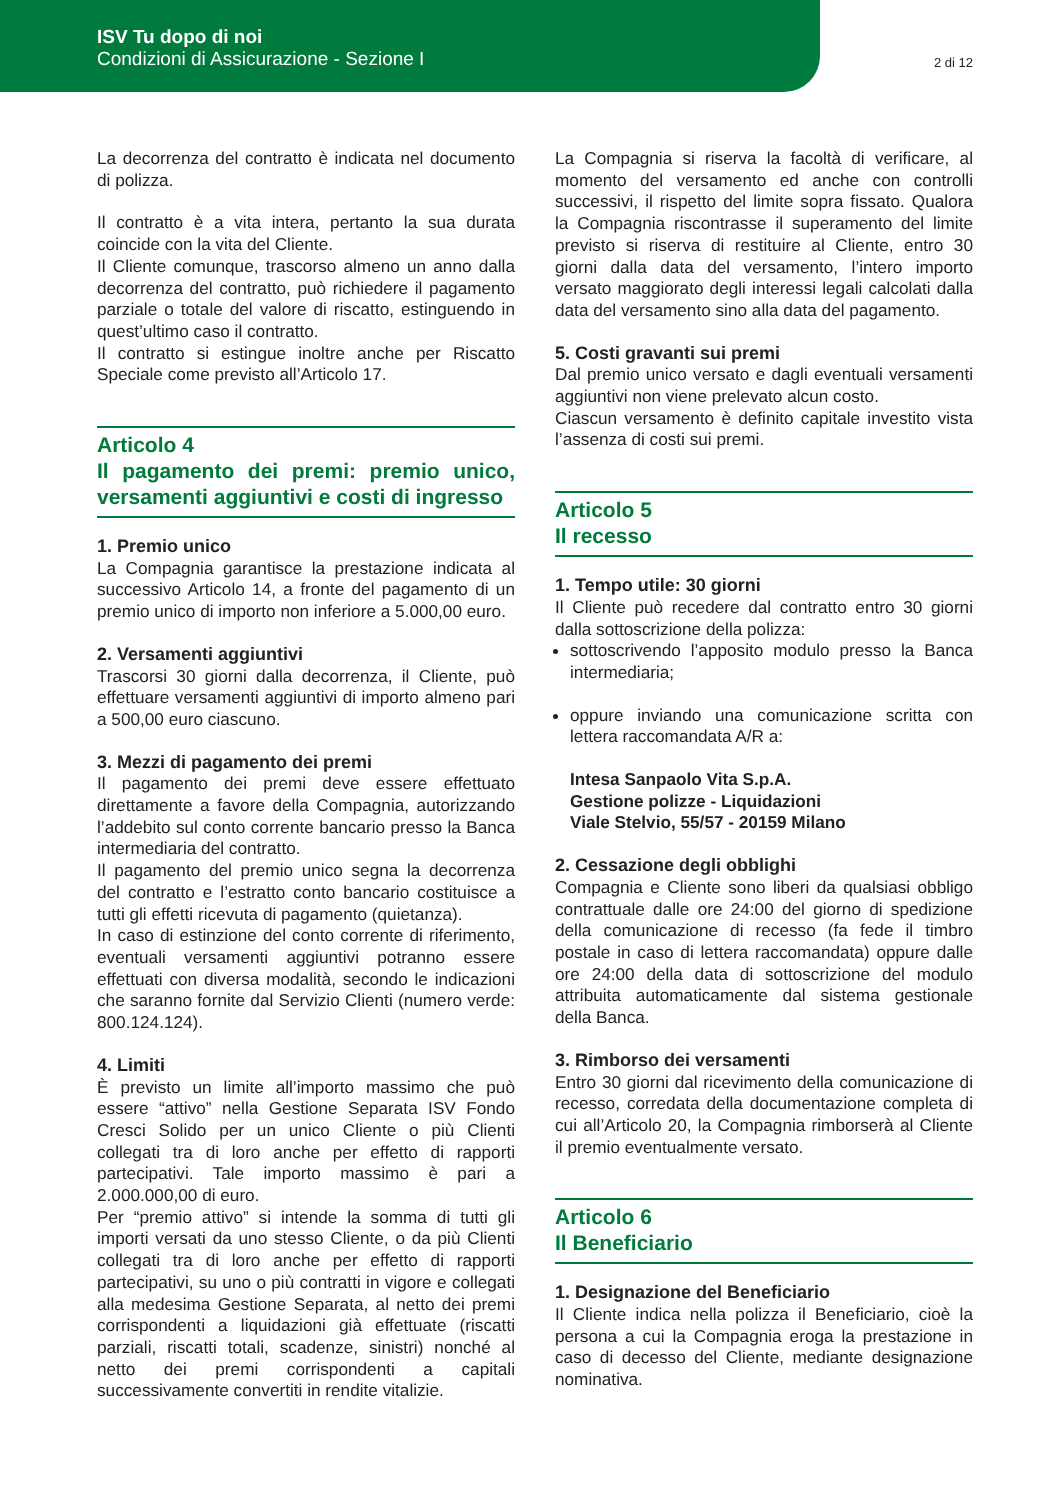ISV Tu dopo di noi
Condizioni di Assicurazione - Sezione I
2 di 12
La decorrenza del contratto è indicata nel documento di polizza.
Il contratto è a vita intera, pertanto la sua durata coincide con la vita del Cliente.
Il Cliente comunque, trascorso almeno un anno dalla decorrenza del contratto, può richiedere il pagamento parziale o totale del valore di riscatto, estinguendo in quest’ultimo caso il contratto.
Il contratto si estingue inoltre anche per Riscatto Speciale come previsto all’Articolo 17.
Articolo 4
Il pagamento dei premi: premio unico, versamenti aggiuntivi e costi di ingresso
1. Premio unico
La Compagnia garantisce la prestazione indicata al successivo Articolo 14, a fronte del pagamento di un premio unico di importo non inferiore a 5.000,00 euro.
2. Versamenti aggiuntivi
Trascorsi 30 giorni dalla decorrenza, il Cliente, può effettuare versamenti aggiuntivi di importo almeno pari a 500,00 euro ciascuno.
3. Mezzi di pagamento dei premi
Il pagamento dei premi deve essere effettuato direttamente a favore della Compagnia, autorizzando l’addebito sul conto corrente bancario presso la Banca intermediaria del contratto.
Il pagamento del premio unico segna la decorrenza del contratto e l’estratto conto bancario costituisce a tutti gli effetti ricevuta di pagamento (quietanza).
In caso di estinzione del conto corrente di riferimento, eventuali versamenti aggiuntivi potranno essere effettuati con diversa modalità, secondo le indicazioni che saranno fornite dal Servizio Clienti (numero verde: 800.124.124).
4. Limiti
È previsto un limite all’importo massimo che può essere “attivo” nella Gestione Separata ISV Fondo Cresci Solido per un unico Cliente o più Clienti collegati tra di loro anche per effetto di rapporti partecipativi. Tale importo massimo è pari a 2.000.000,00 di euro.
Per “premio attivo” si intende la somma di tutti gli importi versati da uno stesso Cliente, o da più Clienti collegati tra di loro anche per effetto di rapporti partecipativi, su uno o più contratti in vigore e collegati alla medesima Gestione Separata, al netto dei premi corrispondenti a liquidazioni già effettuate (riscatti parziali, riscatti totali, scadenze, sinistri) nonché al netto dei premi corrispondenti a capitali successivamente convertiti in rendite vitalizie.
La Compagnia si riserva la facoltà di verificare, al momento del versamento ed anche con controlli successivi, il rispetto del limite sopra fissato. Qualora la Compagnia riscontrasse il superamento del limite previsto si riserva di restituire al Cliente, entro 30 giorni dalla data del versamento, l’intero importo versato maggiorato degli interessi legali calcolati dalla data del versamento sino alla data del pagamento.
5. Costi gravanti sui premi
Dal premio unico versato e dagli eventuali versamenti aggiuntivi non viene prelevato alcun costo.
Ciascun versamento è definito capitale investito vista l’assenza di costi sui premi.
Articolo 5
Il recesso
1. Tempo utile: 30 giorni
Il Cliente può recedere dal contratto entro 30 giorni dalla sottoscrizione della polizza:
sottoscrivendo l’apposito modulo presso la Banca intermediaria;
oppure inviando una comunicazione scritta con lettera raccomandata A/R a:
Intesa Sanpaolo Vita S.p.A.
Gestione polizze - Liquidazioni
Viale Stelvio, 55/57 - 20159 Milano
2. Cessazione degli obblighi
Compagnia e Cliente sono liberi da qualsiasi obbligo contrattuale dalle ore 24:00 del giorno di spedizione della comunicazione di recesso (fa fede il timbro postale in caso di lettera raccomandata) oppure dalle ore 24:00 della data di sottoscrizione del modulo attribuita automaticamente dal sistema gestionale della Banca.
3. Rimborso dei versamenti
Entro 30 giorni dal ricevimento della comunicazione di recesso, corredata della documentazione completa di cui all’Articolo 20, la Compagnia rimborserà al Cliente il premio eventualmente versato.
Articolo 6
Il Beneficiario
1. Designazione del Beneficiario
Il Cliente indica nella polizza il Beneficiario, cioè la persona a cui la Compagnia eroga la prestazione in caso di decesso del Cliente, mediante designazione nominativa.